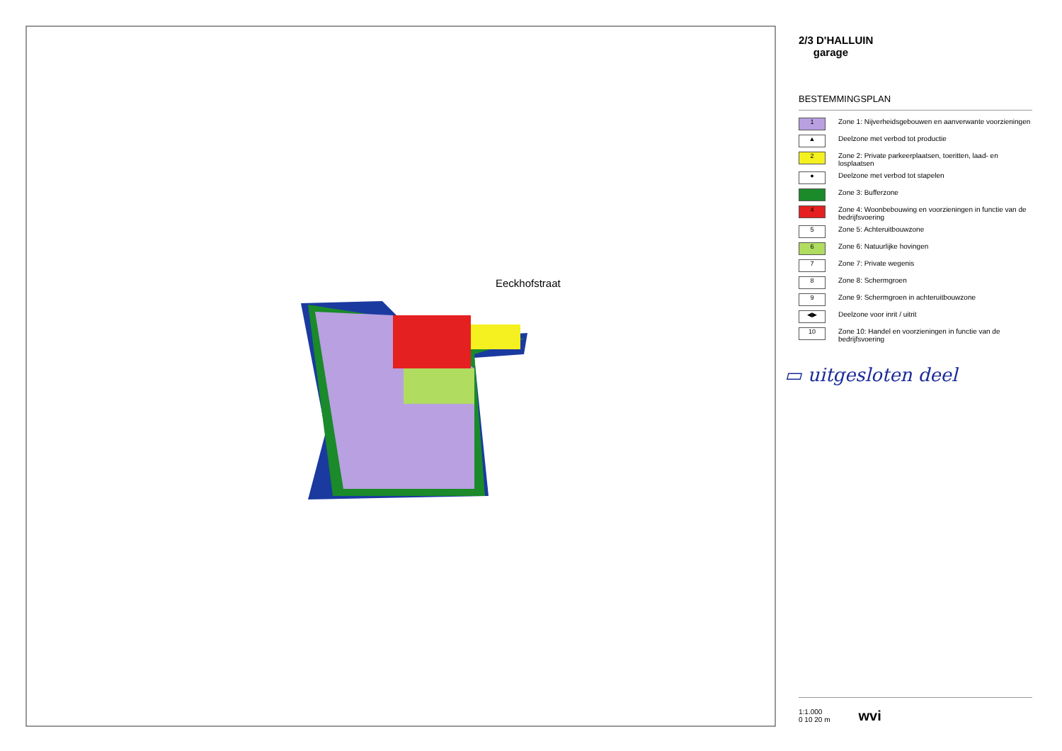Eeckhofstraat
2/3 D'HALLUIN
garage
BESTEMMINGSPLAN
1
Zone 1: Nijverheidsgebouwen en aanverwante voorzieningen
▲
Deelzone met verbod tot productie
2
Zone 2: Private parkeerplaatsen, toeritten, laad- en losplaatsen
●
Deelzone met verbod tot stapelen
Zone 3: Bufferzone
4
Zone 4: Woonbebouwing en voorzieningen in functie van de bedrijfsvoering
5
Zone 5: Achteruitbouwzone
6
Zone 6: Natuurlijke hovingen
7
Zone 7: Private wegenis
8
Zone 8: Schermgroen
9
Zone 9: Schermgroen in achteruitbouwzone
◀▶
Deelzone voor inrit / uitrit
10
Zone 10: Handel en voorzieningen in functie van de bedrijfsvoering
▭ uitgesloten deel
1:1.000
0 10 20 m
wvi